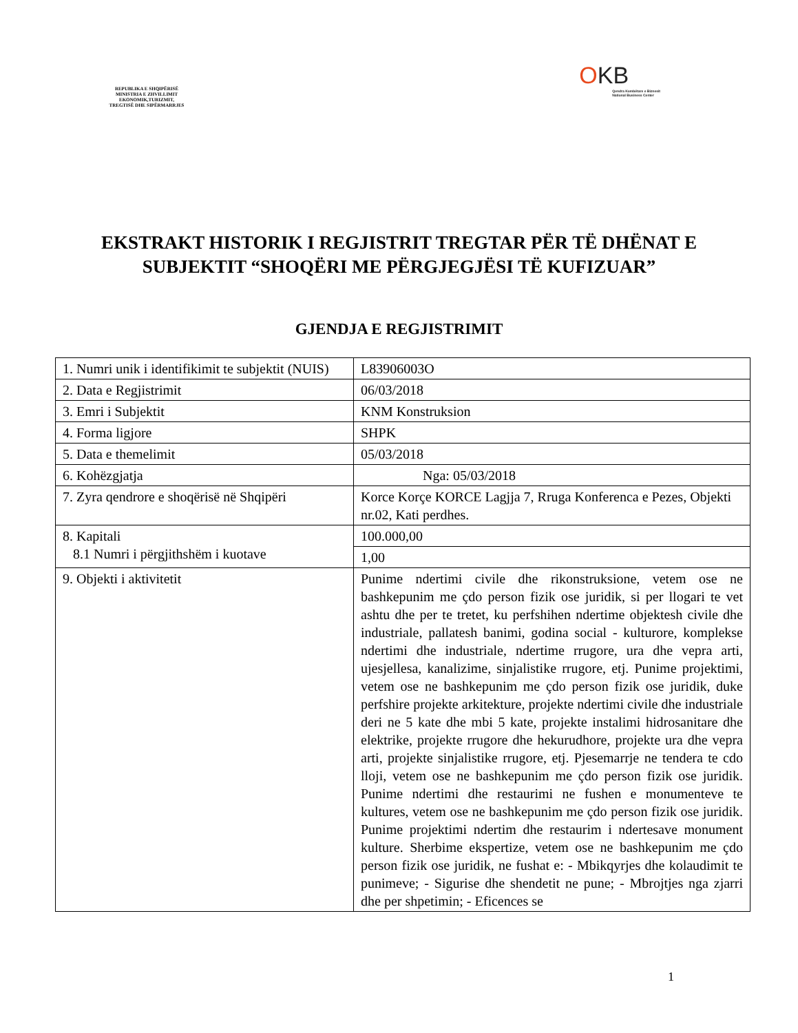REPUBLIKA E SHQIPËRISË
MINISTRIA E ZHVILLIMIT
EKONOMIK,TURIZMIT,
TREGTISË DHE SIPËRMARRJES
OKB
Qendra Kombëtare e Biznesit
National Business Center
EKSTRAKT HISTORIK I REGJISTRIT TREGTAR PËR TË DHËNAT E SUBJEKTIT “SHOQËRI ME PËRGJEGJËSI TË KUFIZUAR”
GJENDJA E REGJISTRIMIT
| 1. Numri unik i identifikimit te subjektit (NUIS) | L83906003O |
| 2. Data e Regjistrimit | 06/03/2018 |
| 3. Emri i Subjektit | KNM Konstruksion |
| 4. Forma ligjore | SHPK |
| 5. Data e themelimit | 05/03/2018 |
| 6. Kohëzgjatja | Nga: 05/03/2018 |
| 7. Zyra qendrore e shoqërisë në Shqipëri | Korce Korçe KORCE Lagjja 7, Rruga Konferenca e Pezes, Objekti nr.02, Kati perdhes. |
| 8. Kapitali 8.1 Numri i përgjithshëm i kuotave | 100.000,00 |
| | 1,00 |
| 9. Objekti i aktivitetit | Punime ndertimi civile dhe rikonstruksione, vetem ose ne bashkepunim me çdo person fizik ose juridik, si per llogari te vet ashtu dhe per te tretet, ku perfshihen ndertime objektesh civile dhe industriale, pallatesh banimi, godina social - kulturore, komplekse ndertimi dhe industriale, ndertime rrugore, ura dhe vepra arti, ujesjellesa, kanalizime, sinjalistike rrugore, etj. Punime projektimi, vetem ose ne bashkepunim me çdo person fizik ose juridik, duke perfshire projekte arkitekture, projekte ndertimi civile dhe industriale deri ne 5 kate dhe mbi 5 kate, projekte instalimi hidrosanitare dhe elektrike, projekte rrugore dhe hekurudhore, projekte ura dhe vepra arti, projekte sinjalistike rrugore, etj. Pjesemarrje ne tendera te cdo lloji, vetem ose ne bashkepunim me çdo person fizik ose juridik. Punime ndertimi dhe restaurimi ne fushen e monumenteve te kultures, vetem ose ne bashkepunim me çdo person fizik ose juridik. Punime projektimi ndertim dhe restaurim i ndertesave monument kulture. Sherbime ekspertize, vetem ose ne bashkepunim me çdo person fizik ose juridik, ne fushat e: - Mbikqyrjes dhe kolaudimit te punimeve; - Sigurise dhe shendetit ne pune; - Mbrojtjes nga zjarri dhe per shpetimin; - Eficences se |
1